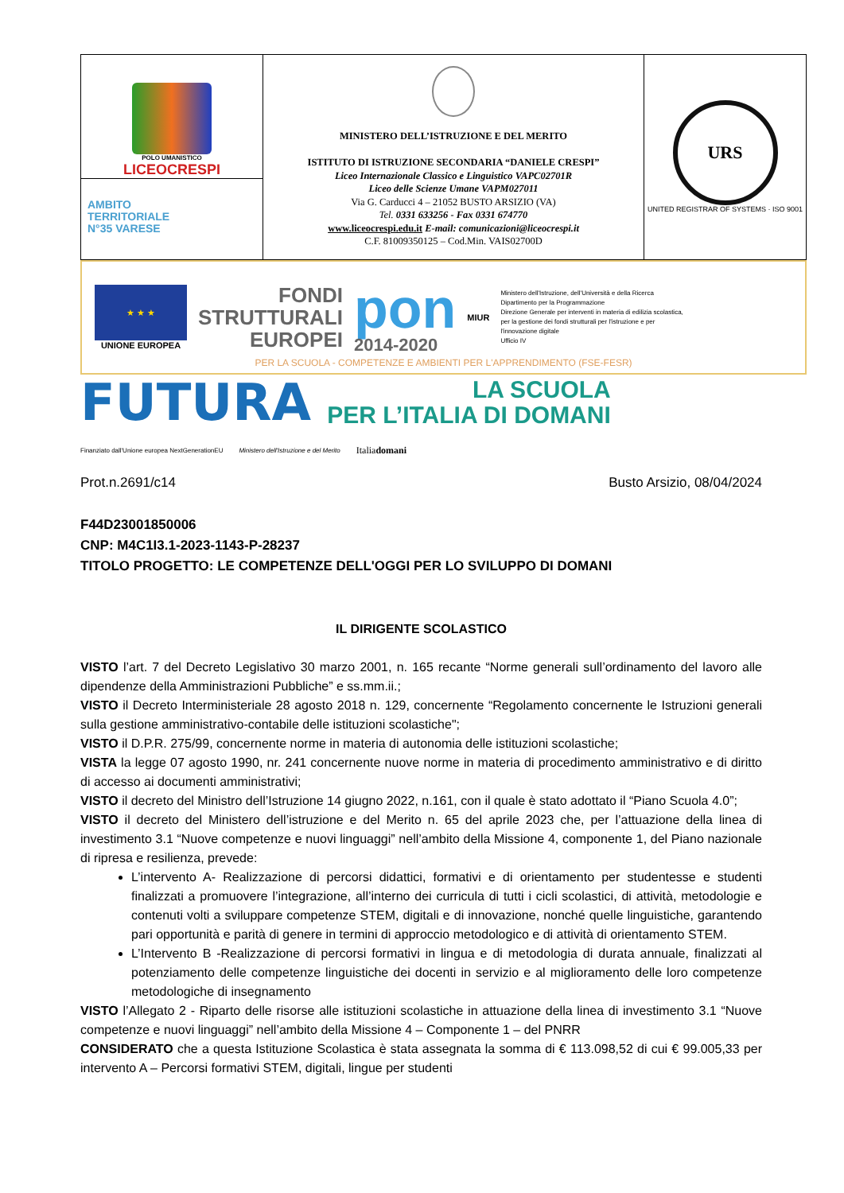| POLO UMANISTICO LICEOCRESPI AMBITO TERRITORIALE N°35 VARESE | MINISTERO DELL’ISTRUZIONE E DEL MERITO ISTITUTO DI ISTRUZIONE SECONDARIA “DANIELE CRESPI” Liceo Internazionale Classico e Linguistico VAPC02701R Liceo delle Scienze Umane VAPM027011 Via G. Carducci 4 – 21052 BUSTO ARSIZIO (VA) Tel. 0331 633256 - Fax 0331 674770 www.liceocrespi.edu.it E-mail: comunicazioni@liceocrespi.it C.F. 81009350125 – Cod.Min. VAIS02700D | URS UNITED REGISTRAR OF SYSTEMS · ISO 9001 |
★ ★ ★
UNIONE EUROPEA
FONDI
STRUTTURALI
EUROPEI
pon
2014-2020
MIUR
Ministero dell'Istruzione, dell'Università e della Ricerca
Dipartimento per la Programmazione
Direzione Generale per interventi in materia di edilizia scolastica, per la gestione dei fondi strutturali per l'istruzione e per l'innovazione digitale
Ufficio IV
PER LA SCUOLA - COMPETENZE E AMBIENTI PER L'APPRENDIMENTO (FSE-FESR)
FUTURA
LA SCUOLA
PER L’ITALIA DI DOMANI
Finanziato dall'Unione europea NextGenerationEU Ministero dell'Istruzione e del Merito Italiadomani
Prot.n.2691/c14 Busto Arsizio, 08/04/2024
F44D23001850006
CNP: M4C1I3.1-2023-1143-P-28237
TITOLO PROGETTO: LE COMPETENZE DELL'OGGI PER LO SVILUPPO DI DOMANI
IL DIRIGENTE SCOLASTICO
VISTO l’art. 7 del Decreto Legislativo 30 marzo 2001, n. 165 recante “Norme generali sull’ordinamento del lavoro alle dipendenze della Amministrazioni Pubbliche” e ss.mm.ii.;
VISTO il Decreto Interministeriale 28 agosto 2018 n. 129, concernente “Regolamento concernente le Istruzioni generali sulla gestione amministrativo-contabile delle istituzioni scolastiche";
VISTO il D.P.R. 275/99, concernente norme in materia di autonomia delle istituzioni scolastiche;
VISTA la legge 07 agosto 1990, nr. 241 concernente nuove norme in materia di procedimento amministrativo e di diritto di accesso ai documenti amministrativi;
VISTO il decreto del Ministro dell’Istruzione 14 giugno 2022, n.161, con il quale è stato adottato il “Piano Scuola 4.0”;
VISTO il decreto del Ministero dell’istruzione e del Merito n. 65 del aprile 2023 che, per l’attuazione della linea di investimento 3.1 “Nuove competenze e nuovi linguaggi” nell’ambito della Missione 4, componente 1, del Piano nazionale di ripresa e resilienza, prevede:
L’intervento A- Realizzazione di percorsi didattici, formativi e di orientamento per studentesse e studenti finalizzati a promuovere l’integrazione, all’interno dei curricula di tutti i cicli scolastici, di attività, metodologie e contenuti volti a sviluppare competenze STEM, digitali e di innovazione, nonché quelle linguistiche, garantendo pari opportunità e parità di genere in termini di approccio metodologico e di attività di orientamento STEM.
L’Intervento B -Realizzazione di percorsi formativi in lingua e di metodologia di durata annuale, finalizzati al potenziamento delle competenze linguistiche dei docenti in servizio e al miglioramento delle loro competenze metodologiche di insegnamento
VISTO l’Allegato 2 - Riparto delle risorse alle istituzioni scolastiche in attuazione della linea di investimento 3.1 “Nuove competenze e nuovi linguaggi” nell’ambito della Missione 4 – Componente 1 – del PNRR
CONSIDERATO che a questa Istituzione Scolastica è stata assegnata la somma di € 113.098,52 di cui € 99.005,33 per intervento A – Percorsi formativi STEM, digitali, lingue per studenti